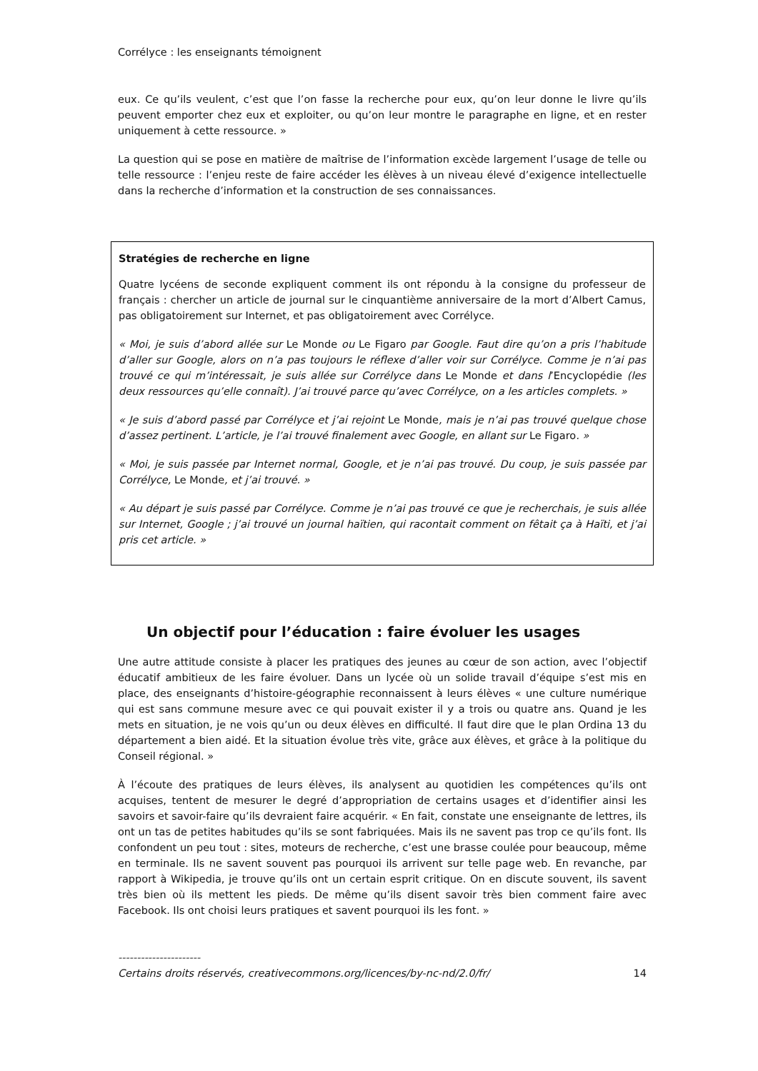Corrélyce : les enseignants témoignent
eux. Ce qu’ils veulent, c’est que l’on fasse la recherche pour eux, qu’on leur donne le livre qu’ils peuvent emporter chez eux et exploiter, ou qu’on leur montre le paragraphe en ligne, et en rester uniquement à cette ressource. »
La question qui se pose en matière de maîtrise de l’information excède largement l’usage de telle ou telle ressource : l’enjeu reste de faire accéder les élèves à un niveau élevé d’exigence intellectuelle dans la recherche d’information et la construction de ses connaissances.
Stratégies de recherche en ligne
Quatre lycéens de seconde expliquent comment ils ont répondu à la consigne du professeur de français : chercher un article de journal sur le cinquantième anniversaire de la mort d’Albert Camus, pas obligatoirement sur Internet, et pas obligatoirement avec Corrélyce.
« Moi, je suis d’abord allée sur Le Monde ou Le Figaro par Google. Faut dire qu’on a pris l’habitude d’aller sur Google, alors on n’a pas toujours le réflexe d’aller voir sur Corrélyce. Comme je n’ai pas trouvé ce qui m’intéressait, je suis allée sur Corrélyce dans Le Monde et dans l’Encyclopédie (les deux ressources qu’elle connaît). J’ai trouvé parce qu’avec Corrélyce, on a les articles complets. »
« Je suis d’abord passé par Corrélyce et j’ai rejoint Le Monde, mais je n’ai pas trouvé quelque chose d’assez pertinent. L’article, je l’ai trouvé finalement avec Google, en allant sur Le Figaro. »
« Moi, je suis passée par Internet normal, Google, et je n’ai pas trouvé. Du coup, je suis passée par Corrélyce, Le Monde, et j’ai trouvé. »
« Au départ je suis passé par Corrélyce. Comme je n’ai pas trouvé ce que je recherchais, je suis allée sur Internet, Google ; j’ai trouvé un journal haïtien, qui racontait comment on fêtait ça à Haïti, et j’ai pris cet article. »
Un objectif pour l’éducation : faire évoluer les usages
Une autre attitude consiste à placer les pratiques des jeunes au cœur de son action, avec l’objectif éducatif ambitieux de les faire évoluer. Dans un lycée où un solide travail d’équipe s’est mis en place, des enseignants d’histoire-géographie reconnaissent à leurs élèves « une culture numérique qui est sans commune mesure avec ce qui pouvait exister il y a trois ou quatre ans. Quand je les mets en situation, je ne vois qu’un ou deux élèves en difficulté. Il faut dire que le plan Ordina 13 du département a bien aidé. Et la situation évolue très vite, grâce aux élèves, et grâce à la politique du Conseil régional. »
À l’écoute des pratiques de leurs élèves, ils analysent au quotidien les compétences qu’ils ont acquises, tentent de mesurer le degré d’appropriation de certains usages et d’identifier ainsi les savoirs et savoir-faire qu’ils devraient faire acquérir. « En fait, constate une enseignante de lettres, ils ont un tas de petites habitudes qu’ils se sont fabriquées. Mais ils ne savent pas trop ce qu’ils font. Ils confondent un peu tout : sites, moteurs de recherche, c’est une brasse coulée pour beaucoup, même en terminale. Ils ne savent souvent pas pourquoi ils arrivent sur telle page web. En revanche, par rapport à Wikipedia, je trouve qu’ils ont un certain esprit critique. On en discute souvent, ils savent très bien où ils mettent les pieds. De même qu’ils disent savoir très bien comment faire avec Facebook. Ils ont choisi leurs pratiques et savent pourquoi ils les font. »
----------------------
Certains droits réservés, creativecommons.org/licences/by-nc-nd/2.0/fr/ 14